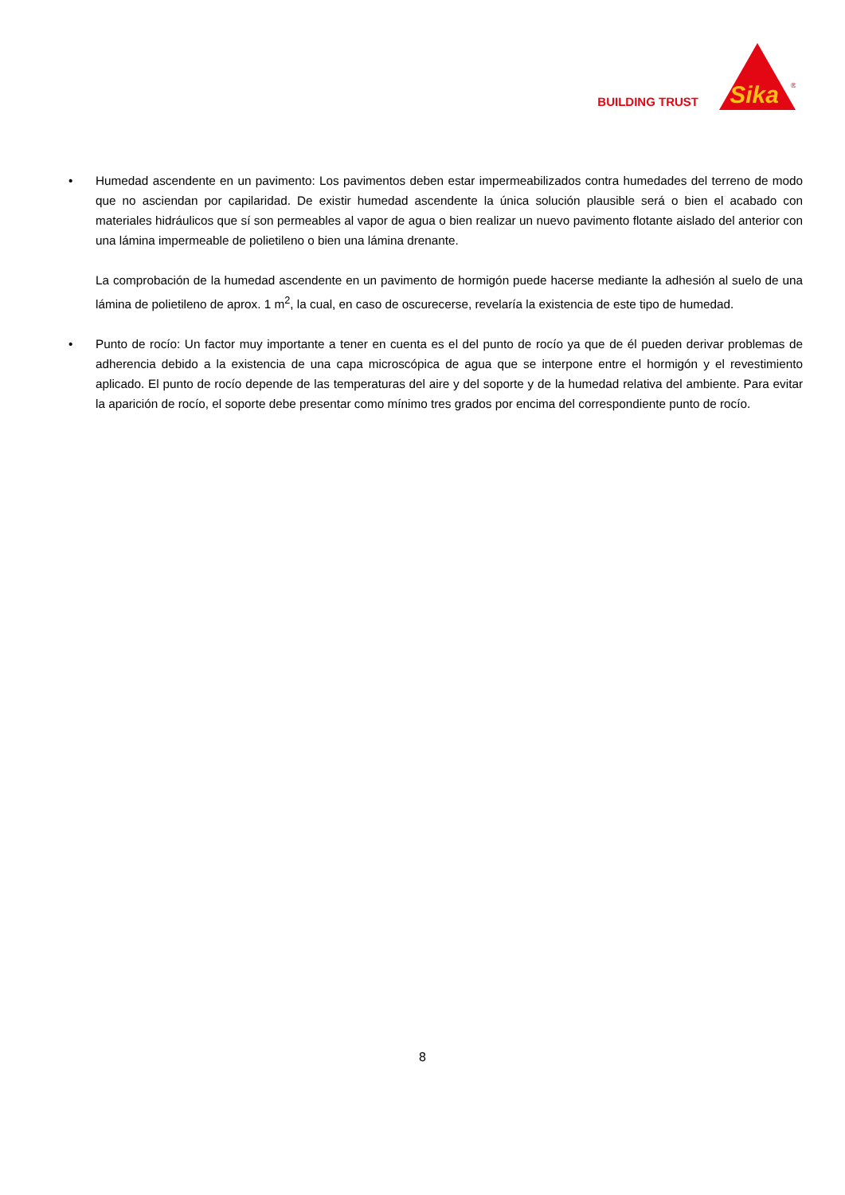BUILDING TRUST
Sika
®
• Humedad ascendente en un pavimento: Los pavimentos deben estar impermeabilizados contra humedades del terreno de modo que no asciendan por capilaridad. De existir humedad ascendente la única solución plausible será o bien el acabado con materiales hidráulicos que sí son permeables al vapor de agua o bien realizar un nuevo pavimento flotante aislado del anterior con una lámina impermeable de polietileno o bien una lámina drenante.
La comprobación de la humedad ascendente en un pavimento de hormigón puede hacerse mediante la adhesión al suelo de una lámina de polietileno de aprox. 1 m<sup>2</sup>, la cual, en caso de oscurecerse, revelaría la existencia de este tipo de humedad.
• Punto de rocío: Un factor muy importante a tener en cuenta es el del punto de rocío ya que de él pueden derivar problemas de adherencia debido a la existencia de una capa microscópica de agua que se interpone entre el hormigón y el revestimiento aplicado. El punto de rocío depende de las temperaturas del aire y del soporte y de la humedad relativa del ambiente. Para evitar la aparición de rocío, el soporte debe presentar como mínimo tres grados por encima del correspondiente punto de rocío.
8